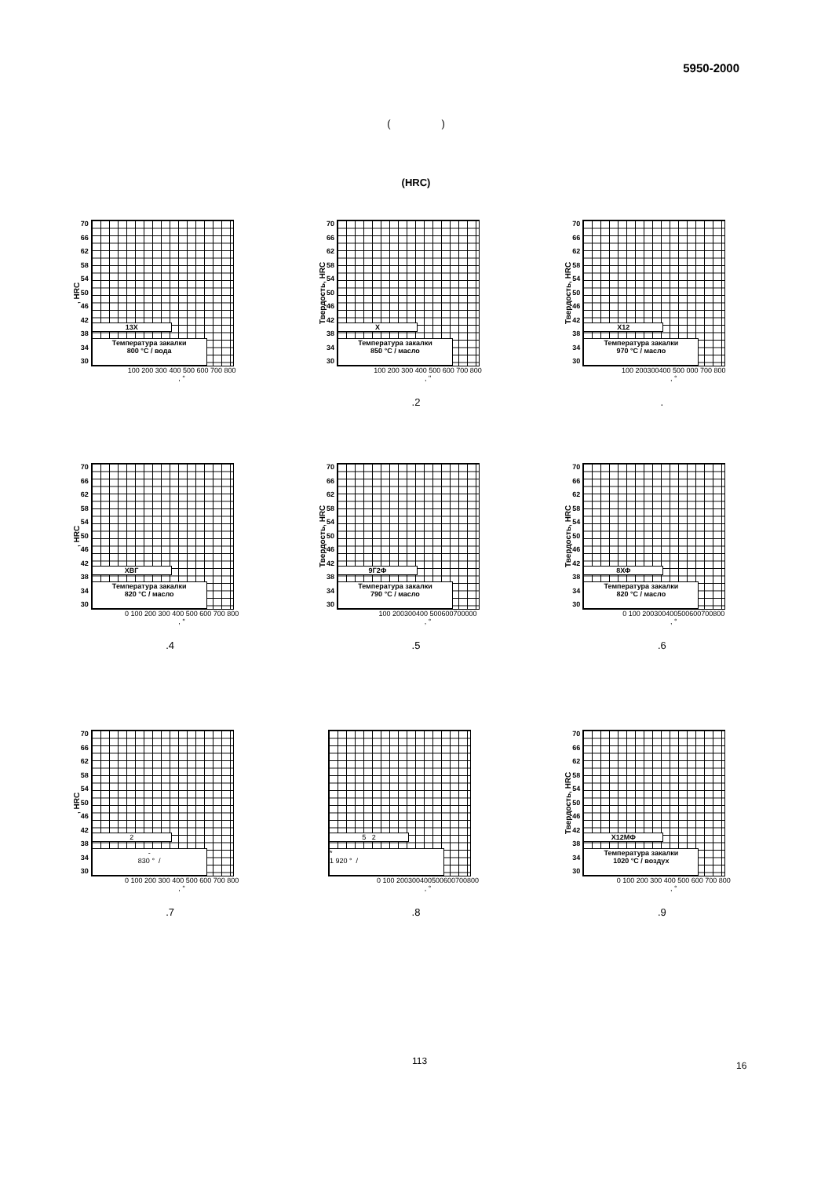5950-2000
( )
(HRC)
, HRC
70
66
62
58
54
50
46
42
38
34
30
13X
Температура закалки
800 °C / вода
100 200 300 400 500 600 700 800
, °
Твердость, HRC
70
66
62
58
54
50
46
42
38
34
30
X
Температура закалки
850 °C / масло
100 200 300 400 500 600 700 800
, "
.2
Твердость, HRC
70
66
62
58
54
50
46
42
38
34
30
X12
Температура закалки
970 °C / масло
100 200300400 500 000 700 800
, °
.
, HRC
70
66
62
58
54
50
46
42
38
34
30
ХВГ
Температура закалки
820 °C / масло
0 100 200 300 400 500 600 700 800
, °
.4
Твердость, HRC
70
66
62
58
54
50
46
42
38
34
30
9Г2Ф
Температура закалки
790 °C / масло
100 200300400 500600700000
, °
.5
Твердость, HRC
70
66
62
58
54
50
46
42
38
34
30
8ХФ
Температура закалки
820 °C / масло
0 100 200300400500600700800
, °
.6
, HRC
70
66
62
58
54
50
46
42
38
34
30
2
-
830 ° /
0 100 200 300 400 500 600 700 800
, °
.7
70
5 2
*
1 920 ° /
0 100 200300400500600700800
, °
.8
Твердость, HRC
70
66
62
58
54
50
46
42
38
34
30
Х12МФ
Температура закалки
1020 °C / воздух
0 100 200 300 400 500 600 700 800
, °
.9
113 16